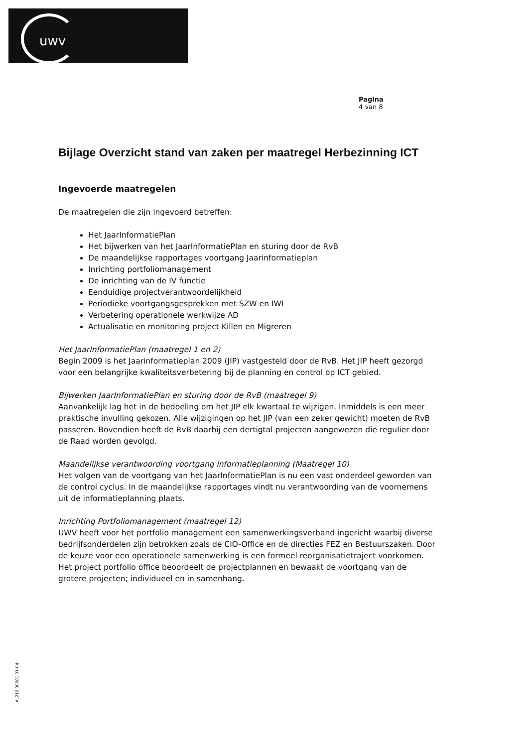uwv
Pagina
4 van 8
Bijlage Overzicht stand van zaken per maatregel Herbezinning ICT
Ingevoerde maatregelen
De maatregelen die zijn ingevoerd betreffen:
Het JaarInformatiePlan
Het bijwerken van het JaarInformatiePlan en sturing door de RvB
De maandelijkse rapportages voortgang Jaarinformatieplan
Inrichting portfoliomanagement
De inrichting van de IV functie
Eenduidige projectverantwoordelijkheid
Periodieke voortgangsgesprekken met SZW en IWI
Verbetering operationele werkwijze AD
Actualisatie en monitoring project Killen en Migreren
Het JaarInformatiePlan (maatregel 1 en 2)
Begin 2009 is het Jaarinformatieplan 2009 (JIP) vastgesteld door de RvB. Het JIP heeft gezorgd voor een belangrijke kwaliteitsverbetering bij de planning en control op ICT gebied.
Bijwerken JaarInformatiePlan en sturing door de RvB (maatregel 9)
Aanvankelijk lag het in de bedoeling om het JIP elk kwartaal te wijzigen. Inmiddels is een meer praktische invulling gekozen. Alle wijzigingen op het JIP (van een zeker gewicht) moeten de RvB passeren. Bovendien heeft de RvB daarbij een dertigtal projecten aangewezen die regulier door de Raad worden gevolgd.
Maandelijkse verantwoording voortgang informatieplanning (Maatregel 10)
Het volgen van de voortgang van het JaarInformatiePlan is nu een vast onderdeel geworden van de control cyclus. In de maandelijkse rapportages vindt nu verantwoording van de voornemens uit de informatieplanning plaats.
Inrichting Portfoliomanagement (maatregel 12)
UWV heeft voor het portfolio management een samenwerkingsverband ingericht waarbij diverse bedrijfsonderdelen zijn betrokken zoals de CIO-Office en de directies FEZ en Bestuurszaken. Door de keuze voor een operationele samenwerking is een formeel reorganisatietraject voorkomen.
Het project portfolio office beoordeelt de projectplannen en bewaakt de voortgang van de grotere projecten; individueel en in samenhang.
AL210 00001 01-04